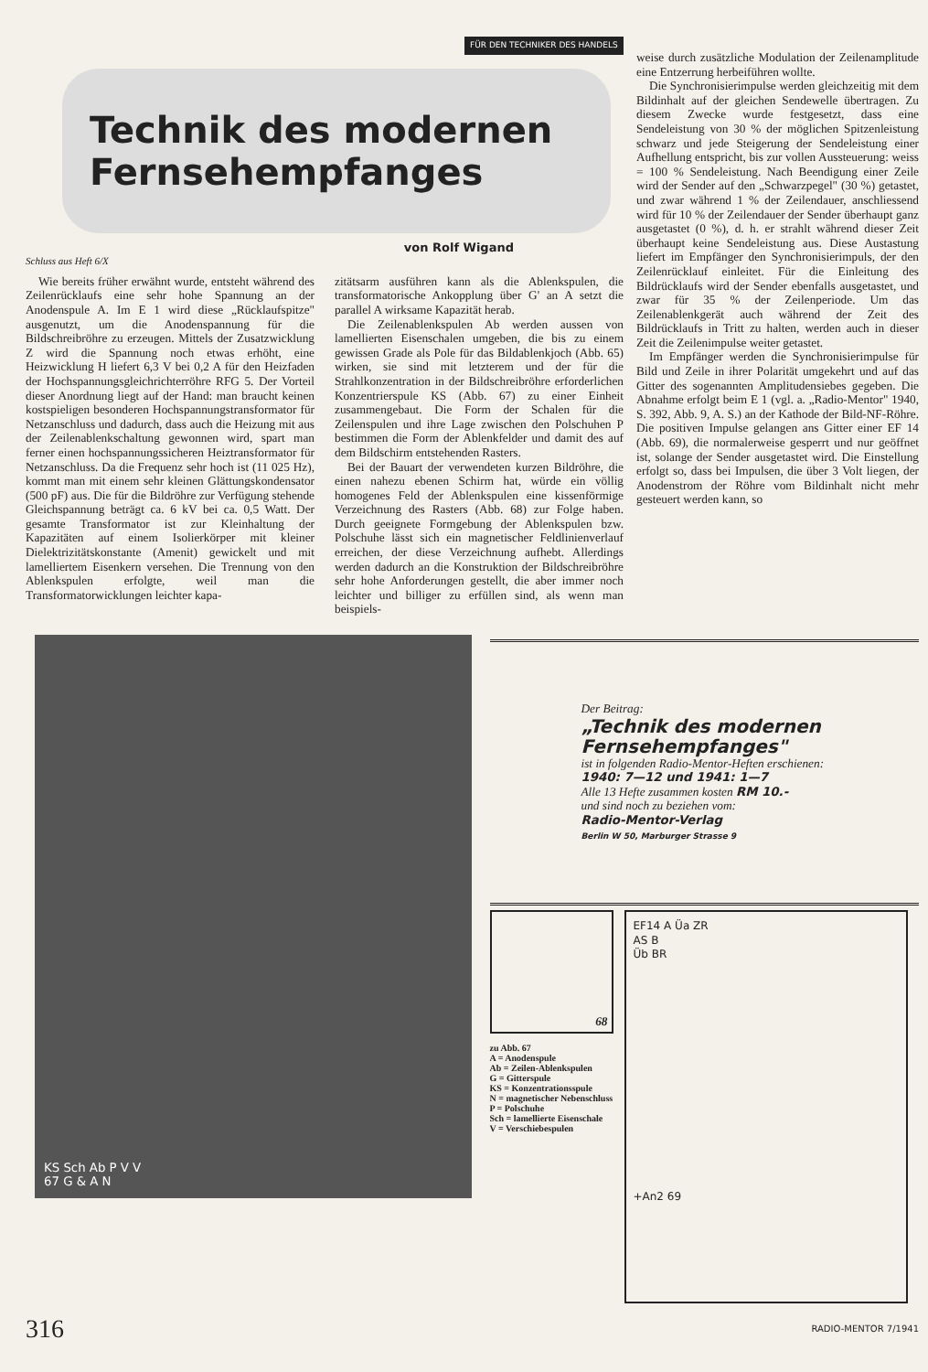FÜR DEN TECHNIKER DES HANDELS
Technik des modernen
Fernsehempfanges
von Rolf Wigand
Schluss aus Heft 6/X
Wie bereits früher erwähnt wurde, entsteht während des Zeilenrücklaufs eine sehr hohe Spannung an der Anodenspule A. Im E 1 wird diese „Rücklaufspitze" ausgenutzt, um die Anodenspannung für die Bildschreibröhre zu erzeugen. Mittels der Zusatzwicklung Z wird die Spannung noch etwas erhöht, eine Heizwicklung H liefert 6,3 V bei 0,2 A für den Heizfaden der Hochspannungsgleichrichterröhre RFG 5. Der Vorteil dieser Anordnung liegt auf der Hand: man braucht keinen kostspieligen besonderen Hochspannungstransformator für Netzanschluss und dadurch, dass auch die Heizung mit aus der Zeilenablenkschaltung gewonnen wird, spart man ferner einen hochspannungssicheren Heiztransformator für Netzanschluss. Da die Frequenz sehr hoch ist (11 025 Hz), kommt man mit einem sehr kleinen Glättungskondensator (500 pF) aus. Die für die Bildröhre zur Verfügung stehende Gleichspannung beträgt ca. 6 kV bei ca. 0,5 Watt. Der gesamte Transformator ist zur Kleinhaltung der Kapazitäten auf einem Isolierkörper mit kleiner Dielektrizitätskonstante (Amenit) gewickelt und mit lamelliertem Eisenkern versehen. Die Trennung von den Ablenkspulen erfolgte, weil man die Transformatorwicklungen leichter kapa-
zitätsarm ausführen kann als die Ablenkspulen, die transformatorische Ankopplung über G' an A setzt die parallel A wirksame Kapazität herab.
Die Zeilenablenkspulen Ab werden aussen von lamellierten Eisenschalen umgeben, die bis zu einem gewissen Grade als Pole für das Bildablenkjoch (Abb. 65) wirken, sie sind mit letzterem und der für die Strahlkonzentration in der Bildschreibröhre erforderlichen Konzentrierspule KS (Abb. 67) zu einer Einheit zusammengebaut. Die Form der Schalen für die Zeilenspulen und ihre Lage zwischen den Polschuhen P bestimmen die Form der Ablenkfelder und damit des auf dem Bildschirm entstehenden Rasters.
Bei der Bauart der verwendeten kurzen Bildröhre, die einen nahezu ebenen Schirm hat, würde ein völlig homogenes Feld der Ablenkspulen eine kissenförmige Verzeichnung des Rasters (Abb. 68) zur Folge haben. Durch geeignete Formgebung der Ablenkspulen bzw. Polschuhe lässt sich ein magnetischer Feldlinienverlauf erreichen, der diese Verzeichnung aufhebt. Allerdings werden dadurch an die Konstruktion der Bildschreibröhre sehr hohe Anforderungen gestellt, die aber immer noch leichter und billiger zu erfüllen sind, als wenn man beispiels-
weise durch zusätzliche Modulation der Zeilenamplitude eine Entzerrung herbeiführen wollte.
Die Synchronisierimpulse werden gleichzeitig mit dem Bildinhalt auf der gleichen Sendewelle übertragen. Zu diesem Zwecke wurde festgesetzt, dass eine Sendeleistung von 30 % der möglichen Spitzenleistung schwarz und jede Steigerung der Sendeleistung einer Aufhellung entspricht, bis zur vollen Aussteuerung: weiss = 100 % Sendeleistung. Nach Beendigung einer Zeile wird der Sender auf den „Schwarzpegel" (30 %) getastet, und zwar während 1 % der Zeilendauer, anschliessend wird für 10 % der Zeilendauer der Sender überhaupt ganz ausgetastet (0 %), d. h. er strahlt während dieser Zeit überhaupt keine Sendeleistung aus. Diese Austastung liefert im Empfänger den Synchronisierimpuls, der den Zeilenrücklauf einleitet. Für die Einleitung des Bildrücklaufs wird der Sender ebenfalls ausgetastet, und zwar für 35 % der Zeilenperiode. Um das Zeilenablenkgerät auch während der Zeit des Bildrücklaufs in Tritt zu halten, werden auch in dieser Zeit die Zeilenimpulse weiter getastet.
Im Empfänger werden die Synchronisierimpulse für Bild und Zeile in ihrer Polarität umgekehrt und auf das Gitter des sogenannten Amplitudensiebes gegeben. Die Abnahme erfolgt beim E 1 (vgl. a. „Radio-Mentor" 1940, S. 392, Abb. 9, A. S.) an der Kathode der Bild-NF-Röhre. Die positiven Impulse gelangen ans Gitter einer EF 14 (Abb. 69), die normalerweise gesperrt und nur geöffnet ist, solange der Sender ausgetastet wird. Die Einstellung erfolgt so, dass bei Impulsen, die über 3 Volt liegen, der Anodenstrom der Röhre vom Bildinhalt nicht mehr gesteuert werden kann, so
KS Sch Ab P V V
67 G & A N
Der Beitrag:
„Technik des modernen Fernsehempfanges"
ist in folgenden Radio-Mentor-Heften erschienen:
1940: 7—12 und 1941: 1—7
Alle 13 Hefte zusammen kosten RM 10.-
und sind noch zu beziehen vom:
Radio-Mentor-Verlag
Berlin W 50, Marburger Strasse 9
68
zu Abb. 67
A = Anodenspule
Ab = Zeilen-Ablenkspulen
G = Gitterspule
KS = Konzentrationsspule
N = magnetischer Nebenschluss
P = Polschuhe
Sch = lamellierte Eisenschale
V = Verschiebespulen
EF14 A Üa ZR
AS B
Üb BR
+An2 69
316 RADIO-MENTOR 7/1941